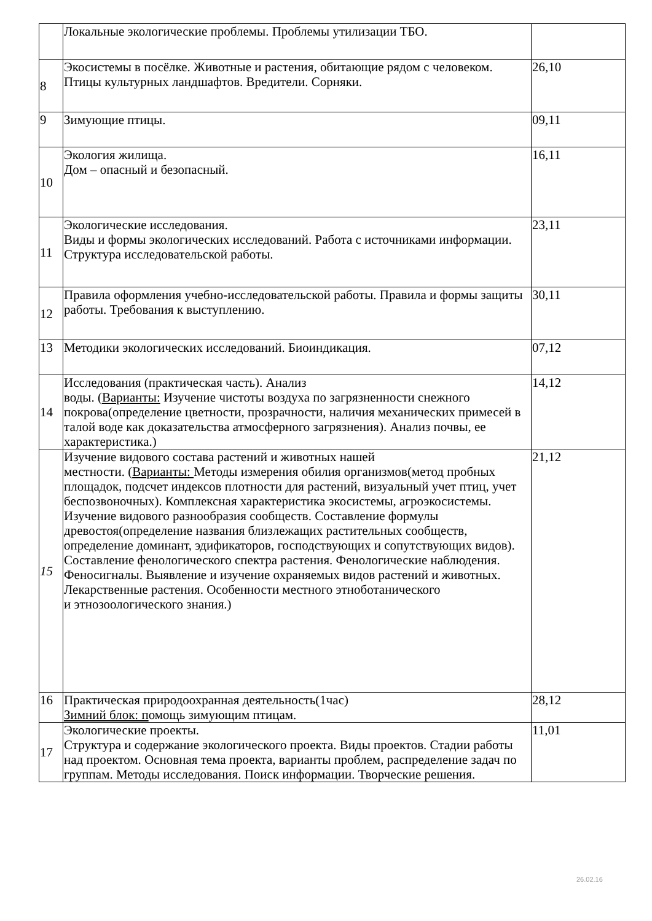| | Локальные экологические проблемы. Проблемы утилизации ТБО. | |
| 8 | Экосистемы в посёлке. Животные и растения, обитающие рядом с человеком. Птицы культурных ландшафтов. Вредители. Сорняки. | 26,10 |
| 9 | Зимующие птицы. | 09,11 |
| 10 | Экология жилища. Дом – опасный и безопасный. | 16,11 |
| 11 | Экологические исследования. Виды и формы экологических исследований. Работа с источниками информации. Структура исследовательской работы. | 23,11 |
| 12 | Правила оформления учебно-исследовательской работы. Правила и формы защиты работы. Требования к выступлению. | 30,11 |
| 13 | Методики экологических исследований. Биоиндикация. | 07,12 |
| 14 | Исследования (практическая часть). Анализ воды. ( Варианты: Изучение чистоты воздуха по загрязненности снежного покрова(определение цветности, прозрачности, наличия механических примесей в талой воде как доказательства атмосферного загрязнения). Анализ почвы, ее характеристика.) | 14,12 |
| 15 | Изучение видового состава растений и животных нашей местности. ( Варианты: Методы измерения обилия организмов(метод пробных площадок, подсчет индексов плотности для растений, визуальный учет птиц, учет беспозвоночных). Комплексная характеристика экосистемы, агроэкосистемы. Изучение видового разнообразия сообществ. Составление формулы древостоя(определение названия близлежащих растительных сообществ, определение доминант, эдификаторов, господствующих и сопутствующих видов). Составление фенологического спектра растения. Фенологические наблюдения. Феносигналы. Выявление и изучение охраняемых видов растений и животных. Лекарственные растения. Особенности местного этноботанического и этнозоологического знания.) | 21,12 |
| 16 | Практическая природоохранная деятельность(1час) Зимний блок: п омощь зимующим птицам. | 28,12 |
| 17 | Экологические проекты. Структура и содержание экологического проекта. Виды проектов. Стадии работы над проектом. Основная тема проекта, варианты проблем, распределение задач по группам. Методы исследования. Поиск информации. Творческие решения. | 11,01 |
26.02.16